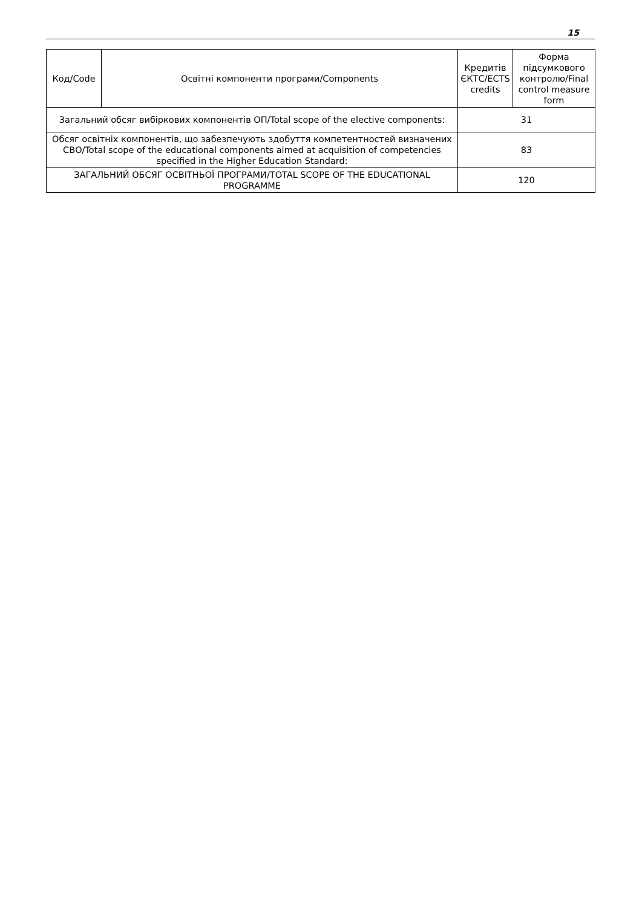15
| Код/Code | Освітні компоненти програми/Components | Кредитів ЄКТС/ECTS credits | Форма підсумкового контролю/Final control measure form |
| --- | --- | --- | --- |
| Загальний обсяг вибіркових компонентів ОП/Total scope of the elective components: | | 31 | |
| Обсяг освітніх компонентів, що забезпечують здобуття компетентностей визначених СВО/Total scope of the educational components aimed at acquisition of competencies specified in the Higher Education Standard: | | 83 | |
| ЗАГАЛЬНИЙ ОБСЯГ ОСВІТНЬОЇ ПРОГРАМИ/TOTAL SCOPE OF THE EDUCATIONAL PROGRAMME | | 120 | |